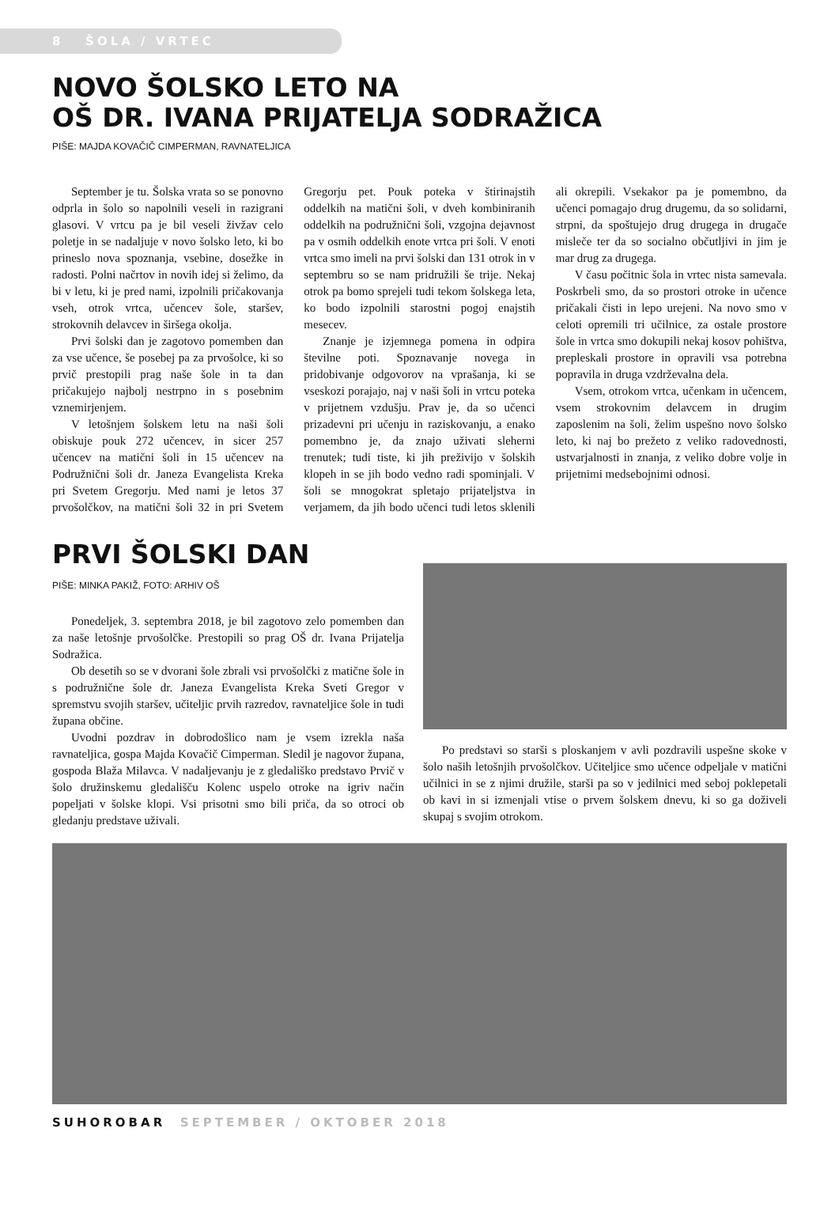8 ŠOLA / VRTEC
NOVO ŠOLSKO LETO NA
OŠ DR. IVANA PRIJATELJA SODRAŽICA
PIŠE: MAJDA KOVAČIČ CIMPERMAN, RAVNATELJICA
September je tu. Šolska vrata so se ponovno odprla in šolo so napolnili veseli in razigrani glasovi. V vrtcu pa je bil veseli živžav celo poletje in se nadaljuje v novo šolsko leto, ki bo prineslo nova spoznanja, vsebine, dosežke in radosti. Polni načrtov in novih idej si želimo, da bi v letu, ki je pred nami, izpolnili pričakovanja vseh, otrok vrtca, učencev šole, staršev, strokovnih delavcev in širšega okolja.
Prvi šolski dan je zagotovo pomemben dan za vse učence, še posebej pa za prvošolce, ki so prvič prestopili prag naše šole in ta dan pričakujejo najbolj nestrpno in s posebnim vznemirjenjem.
V letošnjem šolskem letu na naši šoli obiskuje pouk 272 učencev, in sicer 257 učencev na matični šoli in 15 učencev na Podružnični šoli dr. Janeza Evangelista Kreka pri Svetem Gregorju. Med nami je letos 37 prvošolčkov, na matični šoli 32 in pri Svetem Gregorju pet. Pouk poteka v štirinajstih oddelkih na matični šoli, v dveh kombiniranih oddelkih na podružnični šoli, vzgojna dejavnost pa v osmih oddelkih enote vrtca pri šoli. V enoti vrtca smo imeli na prvi šolski dan 131 otrok in v septembru so se nam pridružili še trije. Nekaj otrok pa bomo sprejeli tudi tekom šolskega leta, ko bodo izpolnili starostni pogoj enajstih mesecev.
Znanje je izjemnega pomena in odpira številne poti. Spoznavanje novega in pridobivanje odgovorov na vprašanja, ki se vseskozi porajajo, naj v naši šoli in vrtcu poteka v prijetnem vzdušju. Prav je, da so učenci prizadevni pri učenju in raziskovanju, a enako pomembno je, da znajo uživati sleherni trenutek; tudi tiste, ki jih preživijo v šolskih klopeh in se jih bodo vedno radi spominjali. V šoli se mnogokrat spletajo prijateljstva in verjamem, da jih bodo učenci tudi letos sklenili ali okrepili. Vsekakor pa je pomembno, da učenci pomagajo drug drugemu, da so solidarni, strpni, da spoštujejo drug drugega in drugače misleče ter da so socialno občutljivi in jim je mar drug za drugega.
V času počitnic šola in vrtec nista samevala. Poskrbeli smo, da so prostori otroke in učence pričakali čisti in lepo urejeni. Na novo smo v celoti opremili tri učilnice, za ostale prostore šole in vrtca smo dokupili nekaj kosov pohištva, prepleskali prostore in opravili vsa potrebna popravila in druga vzdrževalna dela.
Vsem, otrokom vrtca, učenkam in učencem, vsem strokovnim delavcem in drugim zaposlenim na šoli, želim uspešno novo šolsko leto, ki naj bo prežeto z veliko radovednosti, ustvarjalnosti in znanja, z veliko dobre volje in prijetnimi medsebojnimi odnosi.
PRVI ŠOLSKI DAN
PIŠE: MINKA PAKIŽ, FOTO: ARHIV OŠ
Ponedeljek, 3. septembra 2018, je bil zagotovo zelo pomemben dan za naše letošnje prvošolčke. Prestopili so prag OŠ dr. Ivana Prijatelja Sodražica.
Ob desetih so se v dvorani šole zbrali vsi prvošolčki z matične šole in s podružnične šole dr. Janeza Evangelista Kreka Sveti Gregor v spremstvu svojih staršev, učiteljic prvih razredov, ravnateljice šole in tudi župana občine.
Uvodni pozdrav in dobrodošlico nam je vsem izrekla naša ravnateljica, gospa Majda Kovačič Cimperman. Sledil je nagovor župana, gospoda Blaža Milavca. V nadaljevanju je z gledališko predstavo Prvič v šolo družinskemu gledališču Kolenc uspelo otroke na igriv način popeljati v šolske klopi. Vsi prisotni smo bili priča, da so otroci ob gledanju predstave uživali.
Po predstavi so starši s ploskanjem v avli pozdravili uspešne skoke v šolo naših letošnjih prvošolčkov. Učiteljice smo učence odpeljale v matični učilnici in se z njimi družile, starši pa so v jedilnici med seboj poklepetali ob kavi in si izmenjali vtise o prvem šolskem dnevu, ki so ga doživeli skupaj s svojim otrokom.
SUHOROBAR SEPTEMBER / OKTOBER 2018